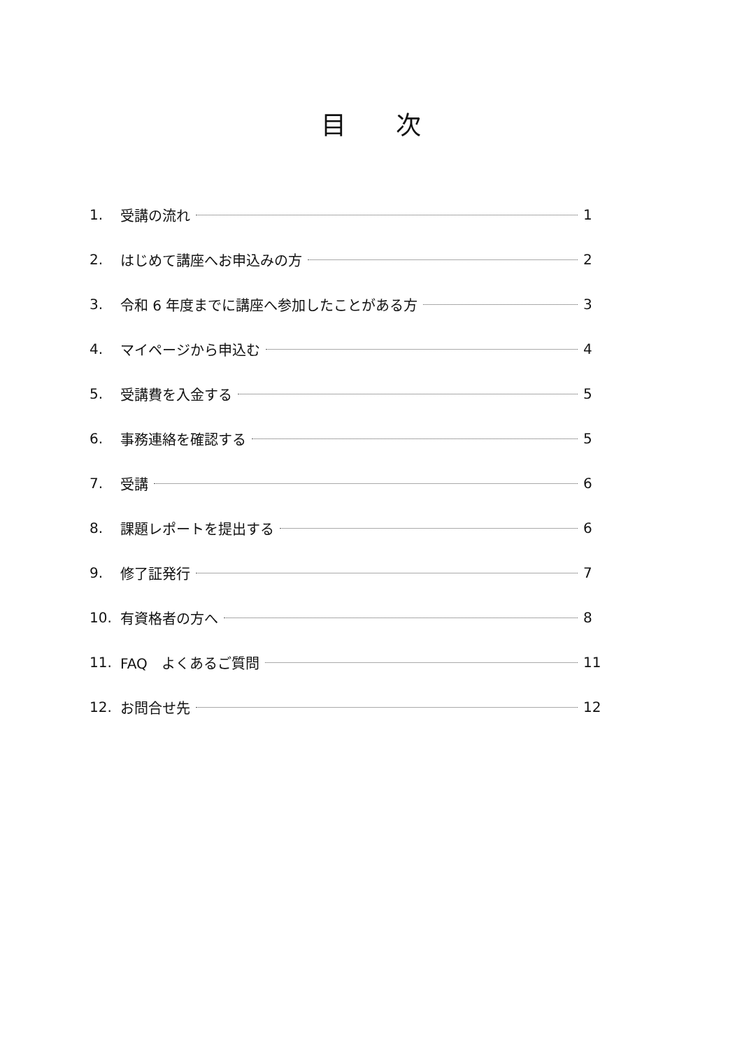目 次
1. 受講の流れ 1
2. はじめて講座へお申込みの方 2
3. 令和 6 年度までに講座へ参加したことがある方 3
4. マイページから申込む 4
5. 受講費を入金する 5
6. 事務連絡を確認する 5
7. 受講 6
8. 課題レポートを提出する 6
9. 修了証発行 7
10. 有資格者の方へ 8
11. FAQ　よくあるご質問 11
12. お問合せ先 12